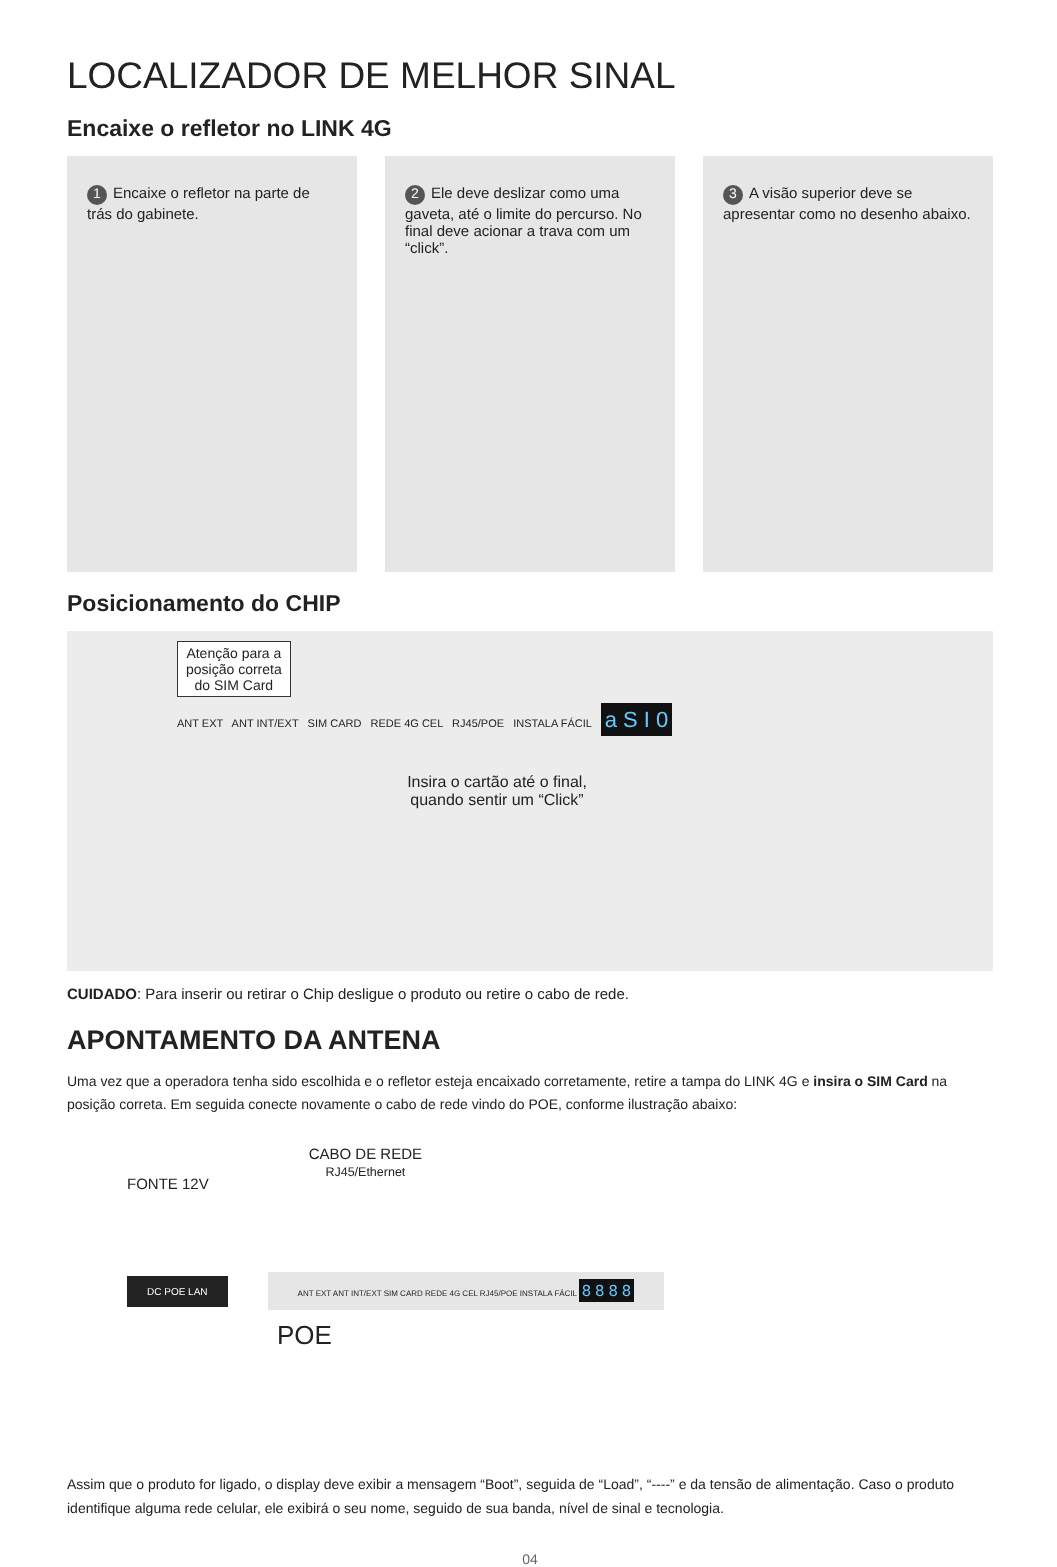LOCALIZADOR DE MELHOR SINAL
Encaixe o refletor no LINK 4G
1 Encaixe o refletor na parte de trás do gabinete.
2 Ele deve deslizar como uma gaveta, até o limite do percurso. No final deve acionar a trava com um “click”.
3 A visão superior deve se apresentar como no desenho abaixo.
Posicionamento do CHIP
Atenção para a
posição correta
do SIM Card
ANT EXT ANT INT/EXT SIM CARD REDE 4G CEL RJ45/POE INSTALA FÁCIL a S I 0
Insira o cartão até o final, quando sentir um “Click”
CUIDADO: Para inserir ou retirar o Chip desligue o produto ou retire o cabo de rede.
APONTAMENTO DA ANTENA
Uma vez que a operadora tenha sido escolhida e o refletor esteja encaixado corretamente, retire a tampa do LINK 4G e insira o SIM Card na posição correta. Em seguida conecte novamente o cabo de rede vindo do POE, conforme ilustração abaixo:
FONTE 12V CABO DE REDE
RJ45/Ethernet
DC POE LAN
ANT EXT ANT INT/EXT SIM CARD REDE 4G CEL RJ45/POE INSTALA FÁCIL 8 8 8 8
POE
Assim que o produto for ligado, o display deve exibir a mensagem “Boot”, seguida de “Load”, “----” e da tensão de alimentação. Caso o produto identifique alguma rede celular, ele exibirá o seu nome, seguido de sua banda, nível de sinal e tecnologia.
04